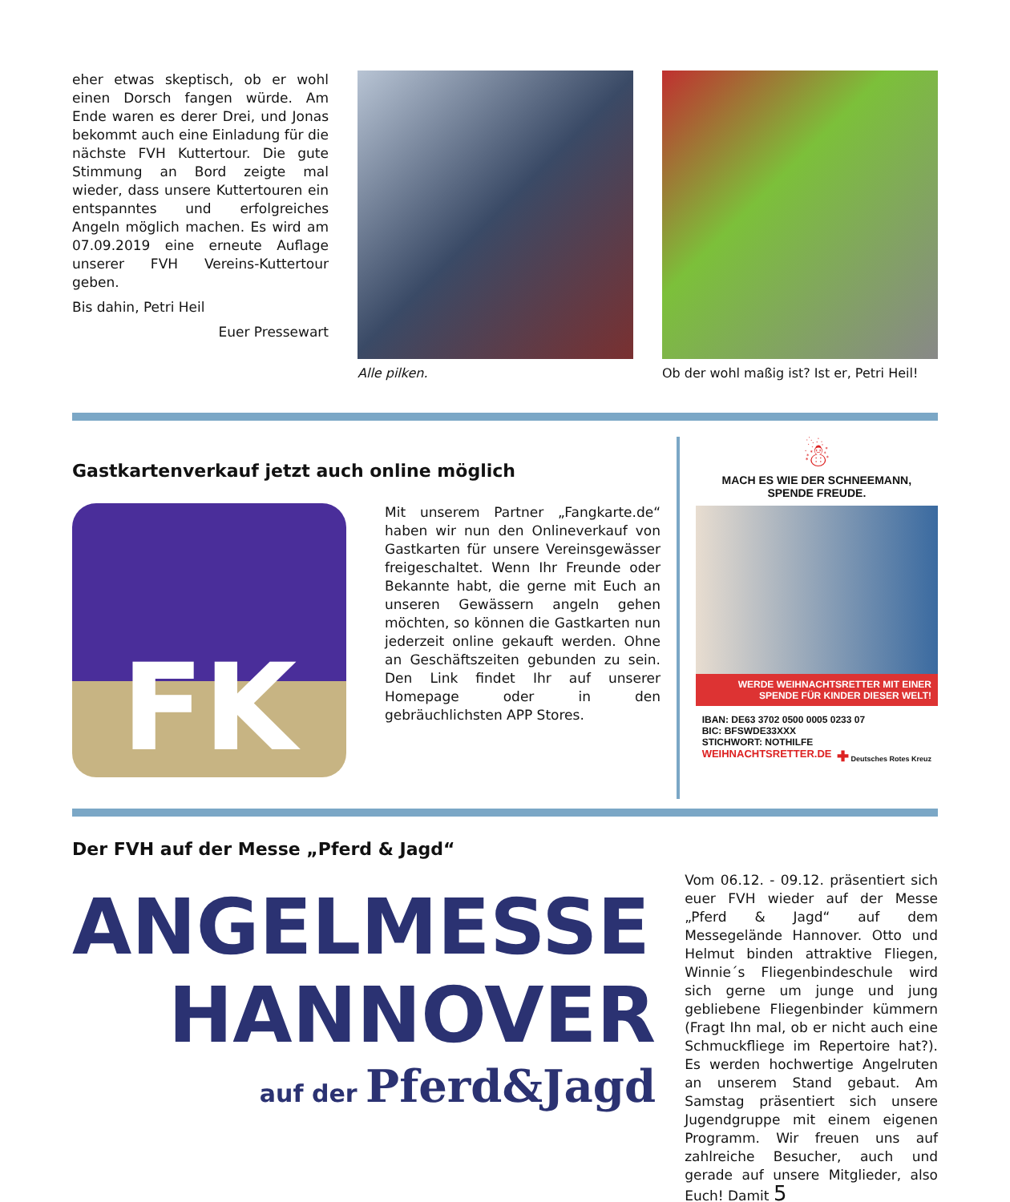eher etwas skeptisch, ob er wohl einen Dorsch fangen würde. Am Ende waren es derer Drei, und Jonas bekommt auch eine Einladung für die nächste FVH Kuttertour. Die gute Stimmung an Bord zeigte mal wieder, dass unsere Kuttertouren ein entspanntes und erfolgreiches Angeln möglich machen. Es wird am 07.09.2019 eine erneute Auflage unserer FVH Vereins-Kuttertour geben.
Bis dahin, Petri Heil
Euer Pressewart
Alle pilken. Ob der wohl maßig ist? Ist er, Petri Heil!
Gastkartenverkauf jetzt auch online möglich
FK
Mit unserem Partner „Fangkarte.de“ haben wir nun den Onlineverkauf von Gastkarten für unsere Vereinsgewässer freigeschaltet. Wenn Ihr Freunde oder Bekannte habt, die gerne mit Euch an unseren Gewässern angeln gehen möchten, so können die Gastkarten nun jederzeit online gekauft werden. Ohne an Geschäftszeiten gebunden zu sein. Den Link findet Ihr auf unserer Homepage oder in den gebräuchlichsten APP Stores.
☃
MACH ES WIE DER SCHNEEMANN,
SPENDE FREUDE.
WERDE WEIHNACHTSRETTER MIT EINER SPENDE FÜR KINDER DIESER WELT!
IBAN: DE63 3702 0500 0005 0233 07
BIC: BFSWDE33XXX
STICHWORT: NOTHILFE
WEIHNACHTSRETTER.DE ✚ Deutsches Rotes Kreuz
Der FVH auf der Messe „Pferd & Jagd“
ANGELMESSE
HANNOVER
auf der Pferd&Jagd
Vom 06.12. - 09.12. präsentiert sich euer FVH wieder auf der Messe „Pferd & Jagd“ auf dem Messegelände Hannover. Otto und Helmut binden attraktive Fliegen, Winnie´s Fliegenbindeschule wird sich gerne um junge und jung gebliebene Fliegenbinder kümmern (Fragt Ihn mal, ob er nicht auch eine Schmuckfliege im Repertoire hat?). Es werden hochwertige Angelruten an unserem Stand gebaut. Am Samstag präsentiert sich unsere Jugendgruppe mit einem eigenen Programm. Wir freuen uns auf zahlreiche Besucher, auch und gerade auf unsere Mitglieder, also Euch! Damit 5